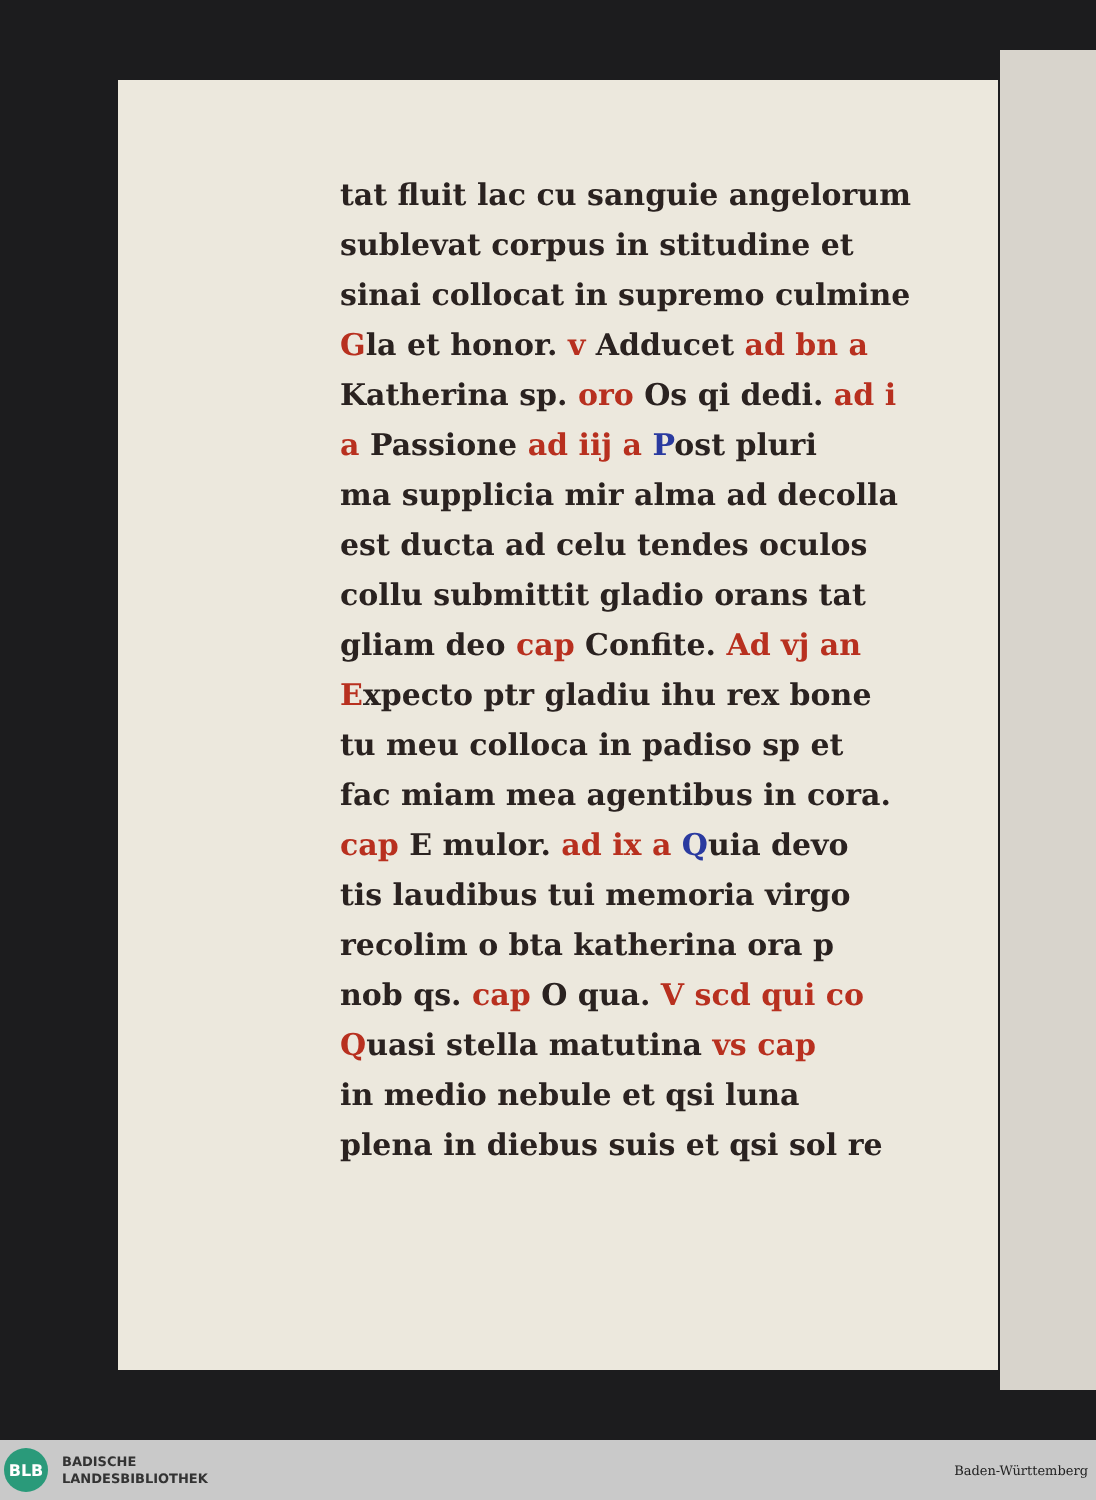tat fluit lac cu sanguie angelorum
sublevat corpus in stitudine et
sinai collocat in supremo culmine
Gla et honor. v Adducet ad bn a
Katherina sp. oro Os qi dedi. ad i
a Passione ad iij a Post pluri
ma supplicia mir alma ad decolla
est ducta ad celu tendes oculos
collu submittit gladio orans tat
gliam deo cap Confite. Ad vj an
Expecto ptr gladiu ihu rex bone
tu meu colloca in padiso sp et
fac miam mea agentibus in cora.
cap E mulor. ad ix a Quia devo
tis laudibus tui memoria virgo
recolim o bta katherina ora p
nob qs. cap O qua. V scd qui co
Quasi stella matutina vs cap
in medio nebule et qsi luna
plena in diebus suis et qsi sol re
BLB
BADISCHE
LANDESBIBLIOTHEK
Baden-Württemberg